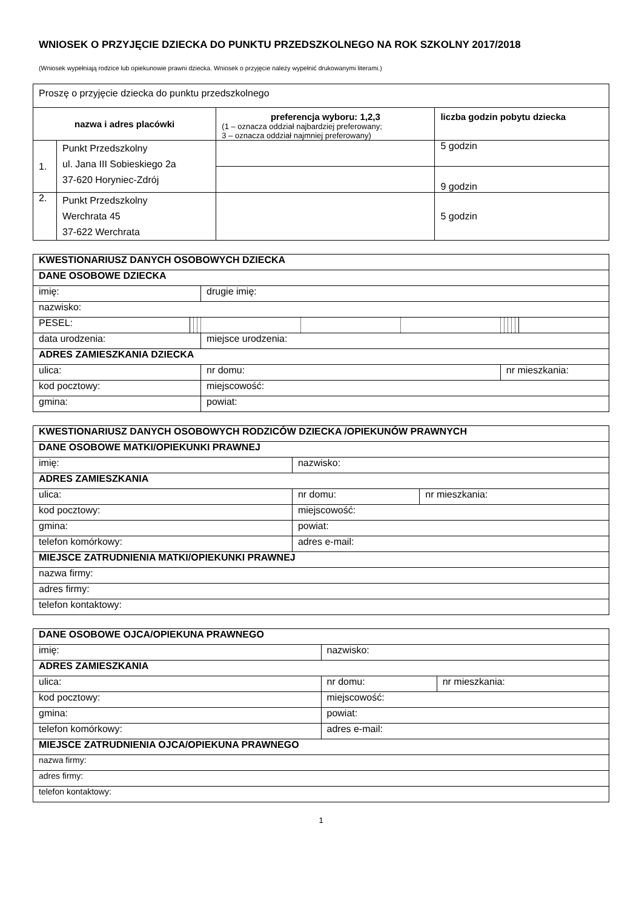WNIOSEK O PRZYJĘCIE DZIECKA DO PUNKTU PRZEDSZKOLNEGO NA ROK SZKOLNY 2017/2018
(Wniosek wypełniają rodzice lub opiekunowie prawni dziecka. Wniosek o przyjęcie należy wypełnić drukowanymi literami.)
| Proszę o przyjęcie dziecka do punktu przedszkolnego | | | |
| nazwa i adres placówki | | preferencja wyboru: 1,2,3 (1 – oznacza oddział najbardziej preferowany; 3 – oznacza oddział najmniej preferowany) | liczba godzin pobytu dziecka |
| 1. | Punkt Przedszkolny ul. Jana III Sobieskiego 2a 37-620 Horyniec-Zdrój | | 5 godzin |
| | | | 9 godzin |
| 2. | Punkt Przedszkolny Werchrata 45 37-622 Werchrata | | 5 godzin |
| KWESTIONARIUSZ DANYCH OSOBOWYCH DZIECKA | | | | | | | | | | | | |
| --- | --- | --- | --- | --- | --- | --- | --- | --- | --- | --- | --- | --- |
| DANE OSOBOWE DZIECKA | | | | | | | | | | | | |
| imię: | | | | drugie imię: | | | | | | | | |
| nazwisko: | | | | | | | | | | | | |
| PESEL: | | | | | | | | | | | | |
| data urodzenia: | | | | miejsce urodzenia: | | | | | | | | |
| ADRES ZAMIESZKANIA DZIECKA | | | | | | | | | | | | |
| ulica: | | | | nr domu: | | | nr mieszkania: | | | | | |
| kod pocztowy: | | | | miejscowość: | | | | | | | | |
| gmina: | | | | powiat: | | | | | | | | |
| KWESTIONARIUSZ DANYCH OSOBOWYCH RODZICÓW DZIECKA /OPIEKUNÓW PRAWNYCH | | |
| --- | --- | --- |
| DANE OSOBOWE MATKI/OPIEKUNKI PRAWNEJ | | |
| imię: | nazwisko: | |
| ADRES ZAMIESZKANIA | | |
| ulica: | nr domu: | nr mieszkania: |
| kod pocztowy: | miejscowość: | |
| gmina: | powiat: | |
| telefon komórkowy: | adres e-mail: | |
| MIEJSCE ZATRUDNIENIA MATKI/OPIEKUNKI PRAWNEJ | | |
| nazwa firmy: | | |
| adres firmy: | | |
| telefon kontaktowy: | | |
| DANE OSOBOWE OJCA/OPIEKUNA PRAWNEGO | | |
| --- | --- | --- |
| imię: | nazwisko: | |
| ADRES ZAMIESZKANIA | | |
| ulica: | nr domu: | nr mieszkania: |
| kod pocztowy: | miejscowość: | |
| gmina: | powiat: | |
| telefon komórkowy: | adres e-mail: | |
| MIEJSCE ZATRUDNIENIA OJCA/OPIEKUNA PRAWNEGO | | |
| nazwa firmy: | | |
| adres firmy: | | |
| telefon kontaktowy: | | |
1